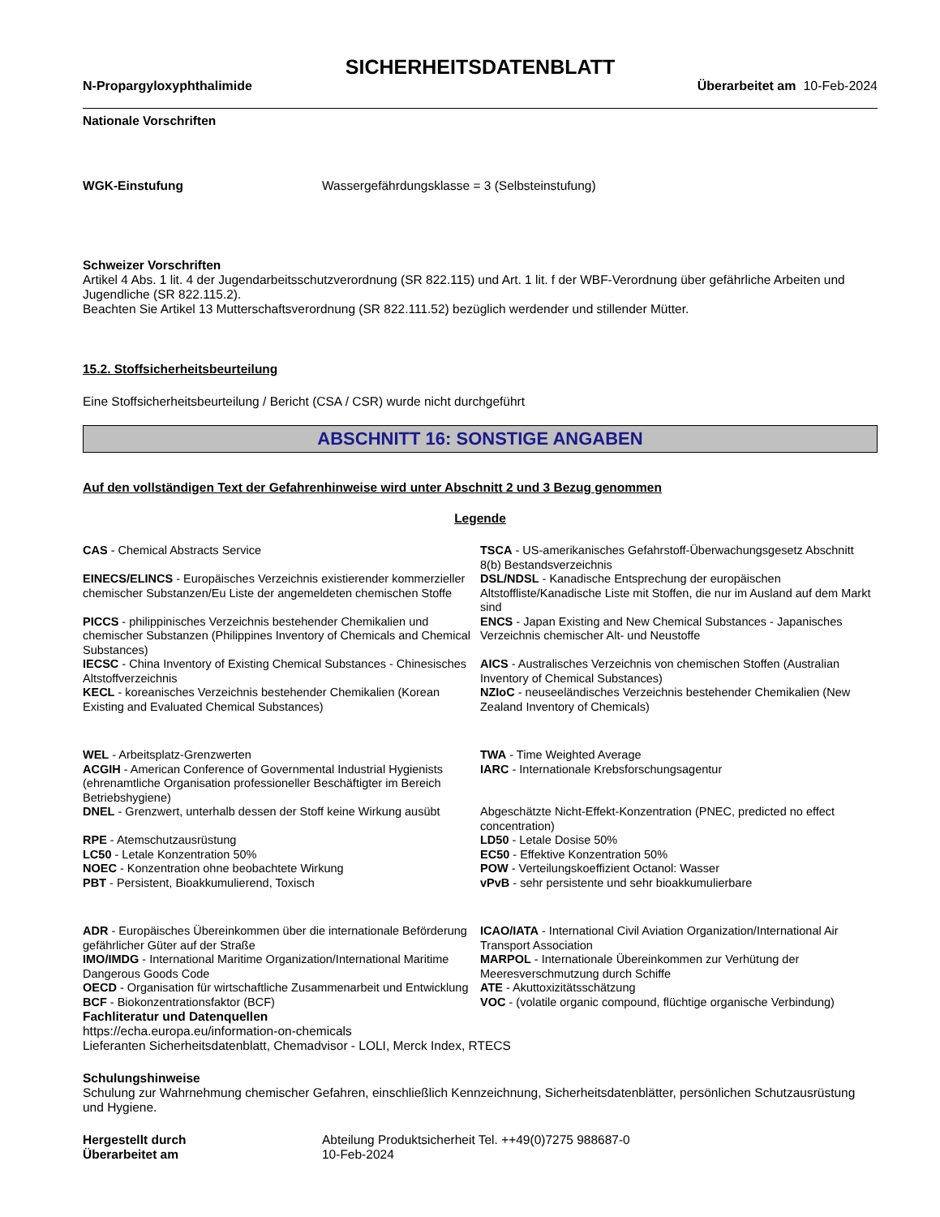SICHERHEITSDATENBLATT
N-Propargyloxyphthalimide Überarbeitet am 10-Feb-2024
Nationale Vorschriften
WGK-Einstufung Wassergefährdungsklasse = 3 (Selbsteinstufung)
Schweizer Vorschriften
Artikel 4 Abs. 1 lit. 4 der Jugendarbeitsschutzverordnung (SR 822.115) und Art. 1 lit. f der WBF-Verordnung über gefährliche Arbeiten und Jugendliche (SR 822.115.2).
Beachten Sie Artikel 13 Mutterschaftsverordnung (SR 822.111.52) bezüglich werdender und stillender Mütter.
15.2. Stoffsicherheitsbeurteilung
Eine Stoffsicherheitsbeurteilung / Bericht (CSA / CSR) wurde nicht durchgeführt
ABSCHNITT 16: SONSTIGE ANGABEN
Auf den vollständigen Text der Gefahrenhinweise wird unter Abschnitt 2 und 3 Bezug genommen
Legende
CAS - Chemical Abstracts Service
TSCA - US-amerikanisches Gefahrstoff-Überwachungsgesetz Abschnitt 8(b) Bestandsverzeichnis
EINECS/ELINCS - Europäisches Verzeichnis existierender kommerzieller chemischer Substanzen/Eu Liste der angemeldeten chemischen Stoffe
DSL/NDSL - Kanadische Entsprechung der europäischen Altstoffliste/Kanadische Liste mit Stoffen, die nur im Ausland auf dem Markt sind
PICCS - philippinisches Verzeichnis bestehender Chemikalien und chemischer Substanzen (Philippines Inventory of Chemicals and Chemical Substances)
ENCS - Japan Existing and New Chemical Substances - Japanisches Verzeichnis chemischer Alt- und Neustoffe
IECSC - China Inventory of Existing Chemical Substances - Chinesisches Altstoffverzeichnis
AICS - Australisches Verzeichnis von chemischen Stoffen (Australian Inventory of Chemical Substances)
KECL - koreanisches Verzeichnis bestehender Chemikalien (Korean Existing and Evaluated Chemical Substances)
NZIoC - neuseeländisches Verzeichnis bestehender Chemikalien (New Zealand Inventory of Chemicals)
WEL - Arbeitsplatz-Grenzwerten
ACGIH - American Conference of Governmental Industrial Hygienists (ehrenamtliche Organisation professioneller Beschäftigter im Bereich Betriebshygiene)
TWA - Time Weighted Average
IARC - Internationale Krebsforschungsagentur
DNEL - Grenzwert, unterhalb dessen der Stoff keine Wirkung ausübt
Abgeschätzte Nicht-Effekt-Konzentration (PNEC, predicted no effect concentration)
RPE - Atemschutzausrüstung
LC50 - Letale Konzentration 50%
NOEC - Konzentration ohne beobachtete Wirkung
PBT - Persistent, Bioakkumulierend, Toxisch
LD50 - Letale Dosise 50%
EC50 - Effektive Konzentration 50%
POW - Verteilungskoeffizient Octanol: Wasser
vPvB - sehr persistente und sehr bioakkumulierbare
ADR - Europäisches Übereinkommen über die internationale Beförderung gefährlicher Güter auf der Straße
ICAO/IATA - International Civil Aviation Organization/International Air Transport Association
IMO/IMDG - International Maritime Organization/International Maritime Dangerous Goods Code
MARPOL - Internationale Übereinkommen zur Verhütung der Meeresverschmutzung durch Schiffe
OECD - Organisation für wirtschaftliche Zusammenarbeit und Entwicklung
ATE - Akuttoxizitätsschätzung
BCF - Biokonzentrationsfaktor (BCF)
VOC - (volatile organic compound, flüchtige organische Verbindung)
Fachliteratur und Datenquellen
https://echa.europa.eu/information-on-chemicals
Lieferanten Sicherheitsdatenblatt, Chemadvisor - LOLI, Merck Index, RTECS
Schulungshinweise
Schulung zur Wahrnehmung chemischer Gefahren, einschließlich Kennzeichnung, Sicherheitsdatenblätter, persönlichen Schutzausrüstung und Hygiene.
Hergestellt durch Abteilung Produktsicherheit Tel. ++49(0)7275 988687-0
Überarbeitet am 10-Feb-2024